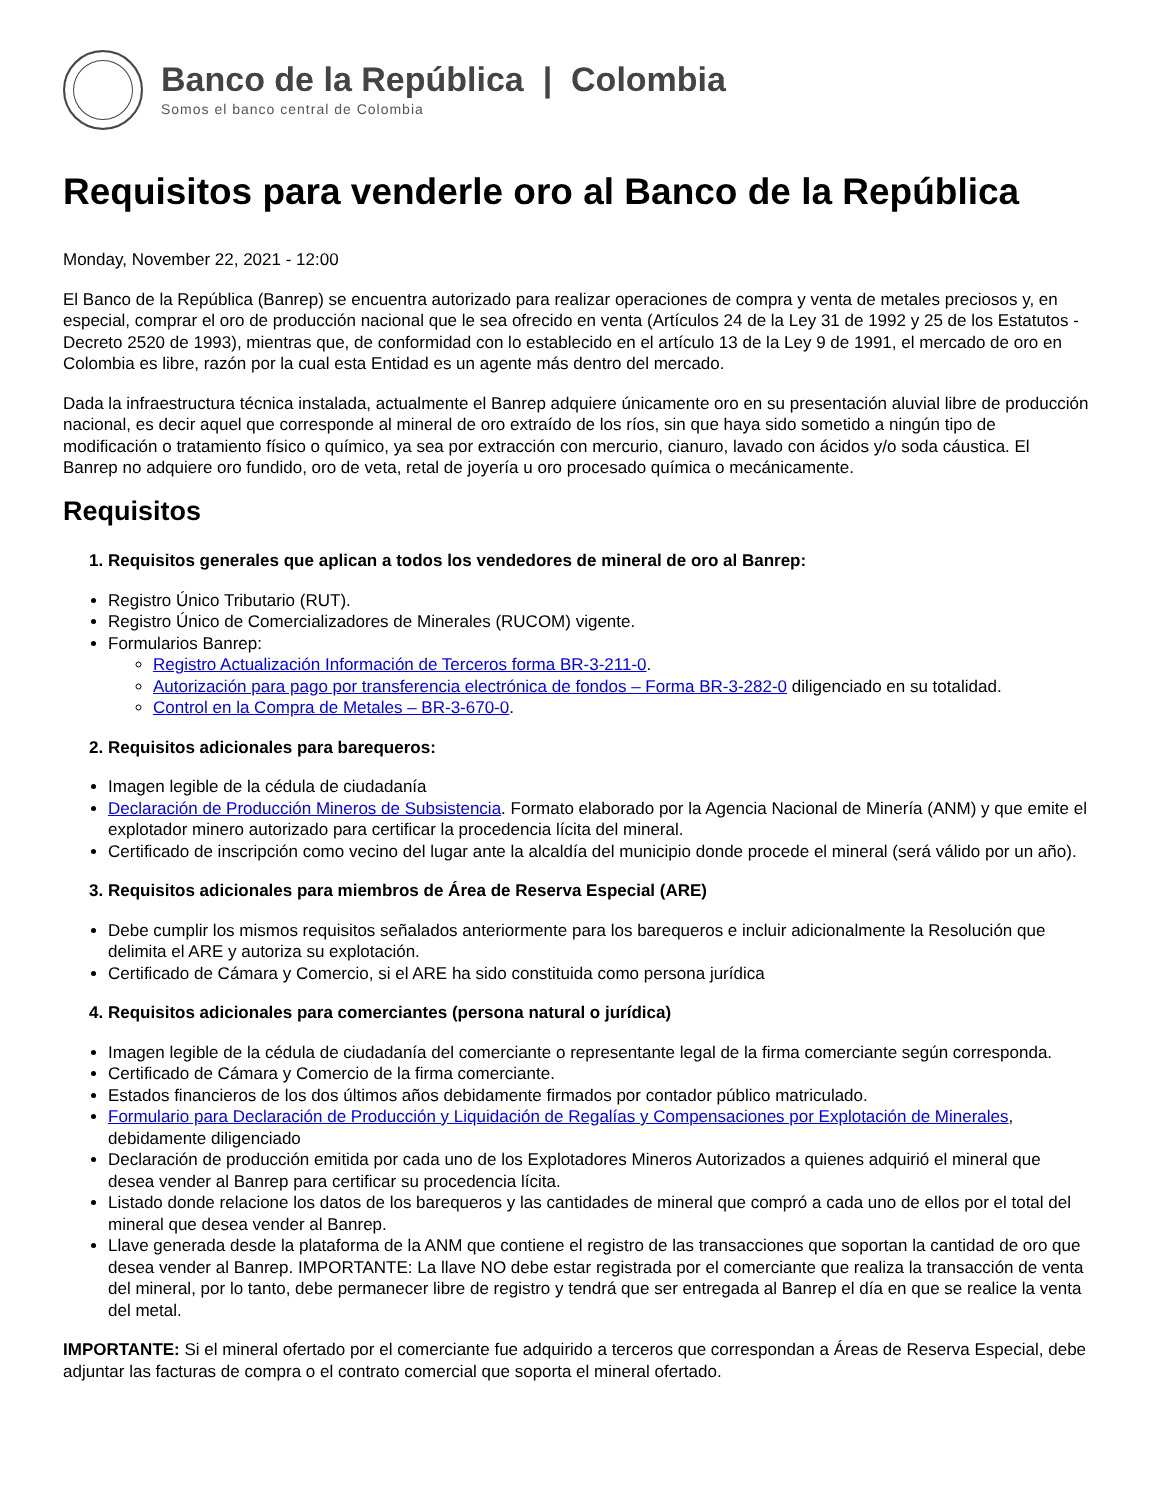Banco de la República | Colombia
Somos el banco central de Colombia
Requisitos para venderle oro al Banco de la República
Monday, November 22, 2021 - 12:00
El Banco de la República (Banrep) se encuentra autorizado para realizar operaciones de compra y venta de metales preciosos y, en especial, comprar el oro de producción nacional que le sea ofrecido en venta (Artículos 24 de la Ley 31 de 1992 y 25 de los Estatutos - Decreto 2520 de 1993), mientras que, de conformidad con lo establecido en el artículo 13 de la Ley 9 de 1991, el mercado de oro en Colombia es libre, razón por la cual esta Entidad es un agente más dentro del mercado.
Dada la infraestructura técnica instalada, actualmente el Banrep adquiere únicamente oro en su presentación aluvial libre de producción nacional, es decir aquel que corresponde al mineral de oro extraído de los ríos, sin que haya sido sometido a ningún tipo de modificación o tratamiento físico o químico, ya sea por extracción con mercurio, cianuro, lavado con ácidos y/o soda cáustica. El Banrep no adquiere oro fundido, oro de veta, retal de joyería u oro procesado química o mecánicamente.
Requisitos
1. Requisitos generales que aplican a todos los vendedores de mineral de oro al Banrep:
Registro Único Tributario (RUT).
Registro Único de Comercializadores de Minerales (RUCOM) vigente.
Formularios Banrep:
Registro Actualización Información de Terceros forma BR-3-211-0.
Autorización para pago por transferencia electrónica de fondos – Forma BR-3-282-0 diligenciado en su totalidad.
Control en la Compra de Metales – BR-3-670-0.
2. Requisitos adicionales para barequeros:
Imagen legible de la cédula de ciudadanía
Declaración de Producción Mineros de Subsistencia. Formato elaborado por la Agencia Nacional de Minería (ANM) y que emite el explotador minero autorizado para certificar la procedencia lícita del mineral.
Certificado de inscripción como vecino del lugar ante la alcaldía del municipio donde procede el mineral (será válido por un año).
3. Requisitos adicionales para miembros de Área de Reserva Especial (ARE)
Debe cumplir los mismos requisitos señalados anteriormente para los barequeros e incluir adicionalmente la Resolución que delimita el ARE y autoriza su explotación.
Certificado de Cámara y Comercio, si el ARE ha sido constituida como persona jurídica
4. Requisitos adicionales para comerciantes (persona natural o jurídica)
Imagen legible de la cédula de ciudadanía del comerciante o representante legal de la firma comerciante según corresponda.
Certificado de Cámara y Comercio de la firma comerciante.
Estados financieros de los dos últimos años debidamente firmados por contador público matriculado.
Formulario para Declaración de Producción y Liquidación de Regalías y Compensaciones por Explotación de Minerales, debidamente diligenciado
Declaración de producción emitida por cada uno de los Explotadores Mineros Autorizados a quienes adquirió el mineral que desea vender al Banrep para certificar su procedencia lícita.
Listado donde relacione los datos de los barequeros y las cantidades de mineral que compró a cada uno de ellos por el total del mineral que desea vender al Banrep.
Llave generada desde la plataforma de la ANM que contiene el registro de las transacciones que soportan la cantidad de oro que desea vender al Banrep. IMPORTANTE: La llave NO debe estar registrada por el comerciante que realiza la transacción de venta del mineral, por lo tanto, debe permanecer libre de registro y tendrá que ser entregada al Banrep el día en que se realice la venta del metal.
IMPORTANTE: Si el mineral ofertado por el comerciante fue adquirido a terceros que correspondan a Áreas de Reserva Especial, debe adjuntar las facturas de compra o el contrato comercial que soporta el mineral ofertado.